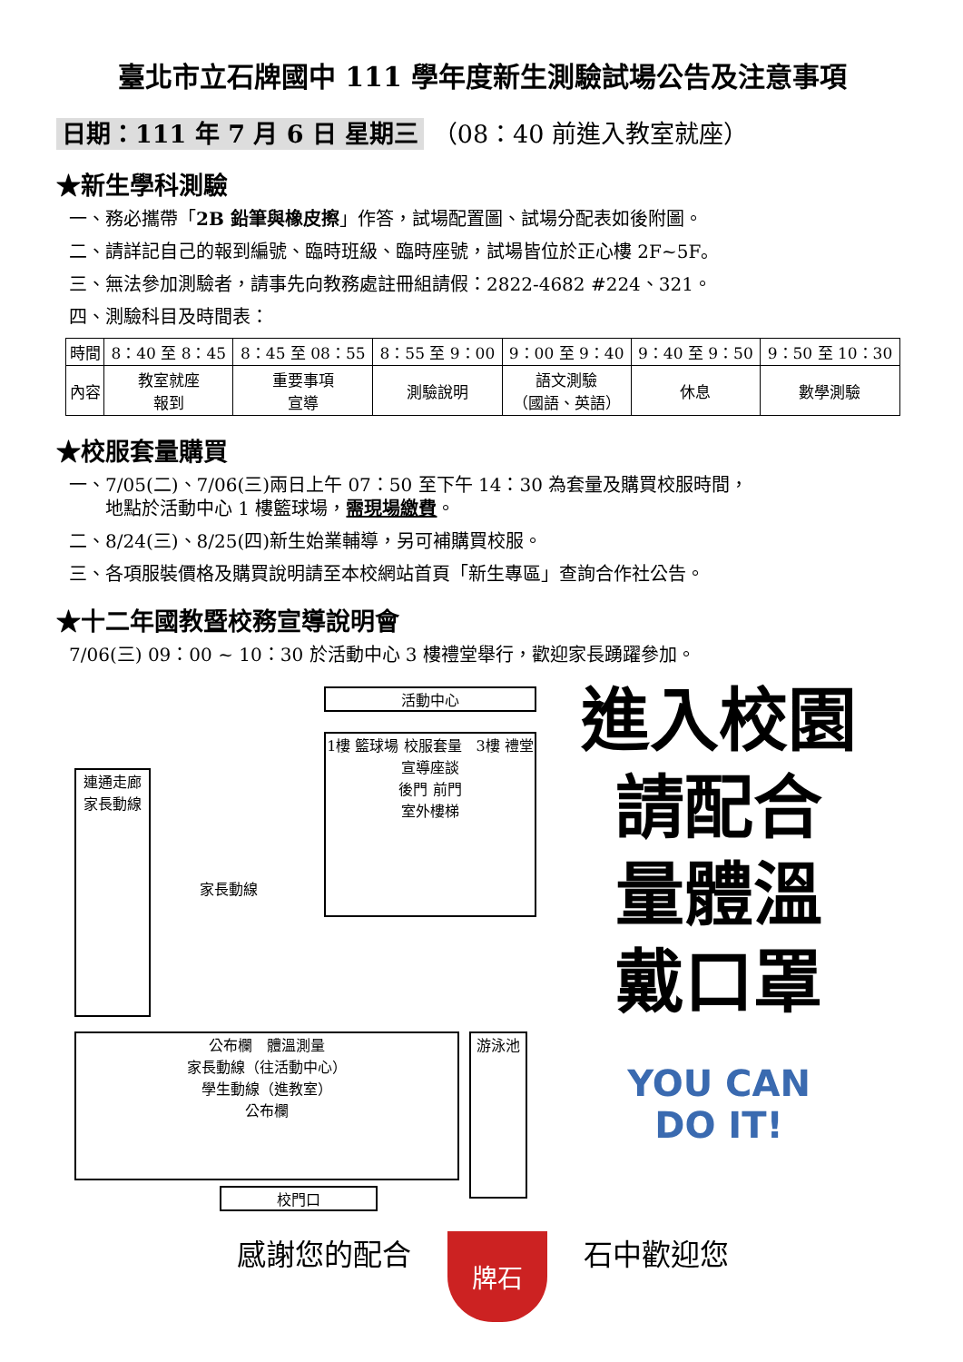臺北市立石牌國中 111 學年度新生測驗試場公告及注意事項
日期：111 年 7 月 6 日 星期三 （08：40 前進入教室就座）
★新生學科測驗
一、務必攜帶「2B 鉛筆與橡皮擦」作答，試場配置圖、試場分配表如後附圖。
二、請詳記自己的報到編號、臨時班級、臨時座號，試場皆位於正心樓 2F~5F。
三、無法參加測驗者，請事先向教務處註冊組請假：2822-4682 #224、321。
四、測驗科目及時間表：
| 時間 | 8：40 至 8：45 | 8：45 至 08：55 | 8：55 至 9：00 | 9：00 至 9：40 | 9：40 至 9：50 | 9：50 至 10：30 |
| 內容 | 教室就座 報到 | 重要事項 宣導 | 測驗說明 | 語文測驗 （國語、英語） | 休息 | 數學測驗 |
★校服套量購買
一、7/05(二)、7/06(三)兩日上午 07：50 至下午 14：30 為套量及購買校服時間，
　　地點於活動中心 1 樓籃球場，需現場繳費。
二、8/24(三)、8/25(四)新生始業輔導，另可補購買校服。
三、各項服裝價格及購買說明請至本校網站首頁「新生專區」查詢合作社公告。
★十二年國教暨校務宣導說明會
7/06(三) 09：00 ~ 10：30 於活動中心 3 樓禮堂舉行，歡迎家長踴躍參加。
活動中心
1樓 籃球場 校服套量　3樓 禮堂 宣導座談
後門 前門
室外樓梯
連通走廊
家長動線
家長動線
公布欄　體溫測量
家長動線（往活動中心）
學生動線（進教室）
公布欄
游泳池
校門口
進入校園
請配合
量體溫
戴口罩
YOU CAN
DO IT!
感謝您的配合
牌石
石中歡迎您